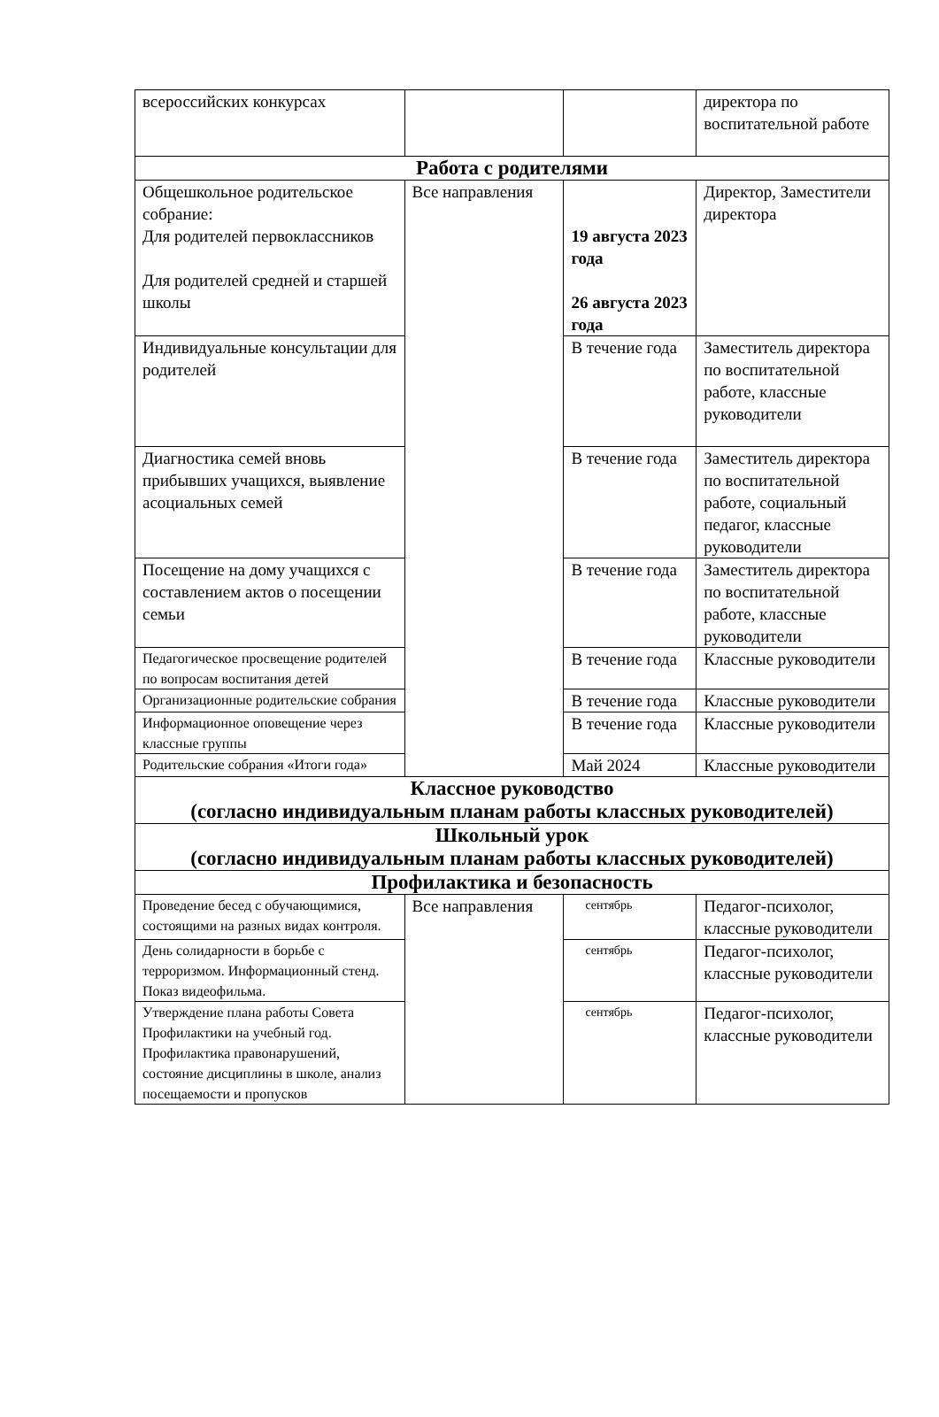| всероссийских конкурсах | | | директора по воспитательной работе |
| Работа с родителями | | | |
| Общешкольное родительское собрание: Для родителей первоклассников Для родителей средней и старшей школы | Все направления | 19 августа 2023 года 26 августа 2023 года | Директор, Заместители директора |
| Индивидуальные консультации для родителей | | В течение года | Заместитель директора по воспитательной работе, классные руководители |
| Диагностика семей вновь прибывших учащихся, выявление асоциальных семей | | В течение года | Заместитель директора по воспитательной работе, социальный педагог, классные руководители |
| Посещение на дому учащихся с составлением актов о посещении семьи | | В течение года | Заместитель директора по воспитательной работе, классные руководители |
| Педагогическое просвещение родителей по вопросам воспитания детей | | В течение года | Классные руководители |
| Организационные родительские собрания | | В течение года | Классные руководители |
| Информационное оповещение через классные группы | | В течение года | Классные руководители |
| Родительские собрания «Итоги года» | | Май 2024 | Классные руководители |
| Классное руководство (согласно индивидуальным планам работы классных руководителей) | | | |
| Школьный урок (согласно индивидуальным планам работы классных руководителей) | | | |
| Профилактика и безопасность | | | |
| Проведение бесед с обучающимися, состоящими на разных видах контроля. | Все направления | сентябрь | Педагог-психолог, классные руководители |
| День солидарности в борьбе с терроризмом. Информационный стенд. Показ видеофильма. | | сентябрь | Педагог-психолог, классные руководители |
| Утверждение плана работы Совета Профилактики на учебный год. Профилактика правонарушений, состояние дисциплины в школе, анализ посещаемости и пропусков | | сентябрь | Педагог-психолог, классные руководители |